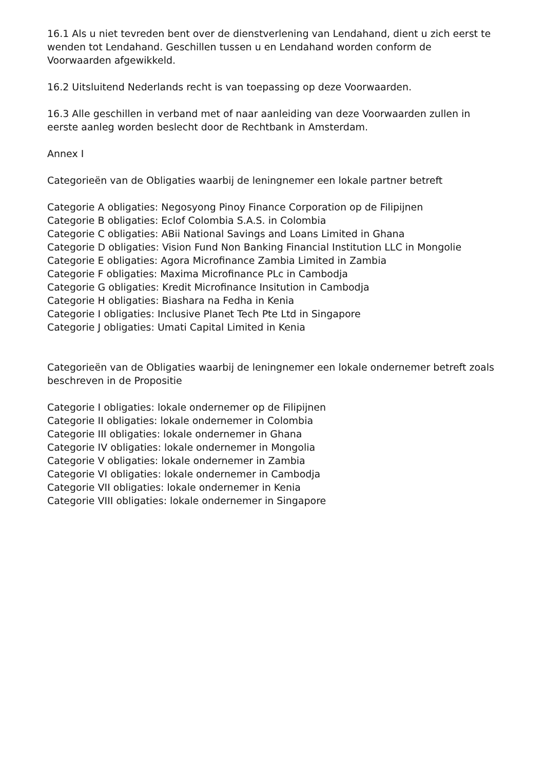16.1 Als u niet tevreden bent over de dienstverlening van Lendahand, dient u zich eerst te wenden tot Lendahand. Geschillen tussen u en Lendahand worden conform de Voorwaarden afgewikkeld.
16.2 Uitsluitend Nederlands recht is van toepassing op deze Voorwaarden.
16.3 Alle geschillen in verband met of naar aanleiding van deze Voorwaarden zullen in eerste aanleg worden beslecht door de Rechtbank in Amsterdam.
Annex I
Categorieën van de Obligaties waarbij de leningnemer een lokale partner betreft
Categorie A obligaties: Negosyong Pinoy Finance Corporation op de Filipijnen
Categorie B obligaties: Eclof Colombia S.A.S. in Colombia
Categorie C obligaties: ABii National Savings and Loans Limited in Ghana
Categorie D obligaties: Vision Fund Non Banking Financial Institution LLC in Mongolie
Categorie E obligaties: Agora Microfinance Zambia Limited in Zambia
Categorie F obligaties: Maxima Microfinance PLc in Cambodja
Categorie G obligaties: Kredit Microfinance Insitution in Cambodja
Categorie H obligaties: Biashara na Fedha in Kenia
Categorie I obligaties: Inclusive Planet Tech Pte Ltd in Singapore
Categorie J obligaties: Umati Capital Limited in Kenia
Categorieën van de Obligaties waarbij de leningnemer een lokale ondernemer betreft zoals beschreven in de Propositie
Categorie I obligaties: lokale ondernemer op de Filipijnen
Categorie II obligaties: lokale ondernemer in Colombia
Categorie III obligaties: lokale ondernemer in Ghana
Categorie IV obligaties: lokale ondernemer in Mongolia
Categorie V obligaties: lokale ondernemer in Zambia
Categorie VI obligaties: lokale ondernemer in Cambodja
Categorie VII obligaties: lokale ondernemer in Kenia
Categorie VIII obligaties: lokale ondernemer in Singapore